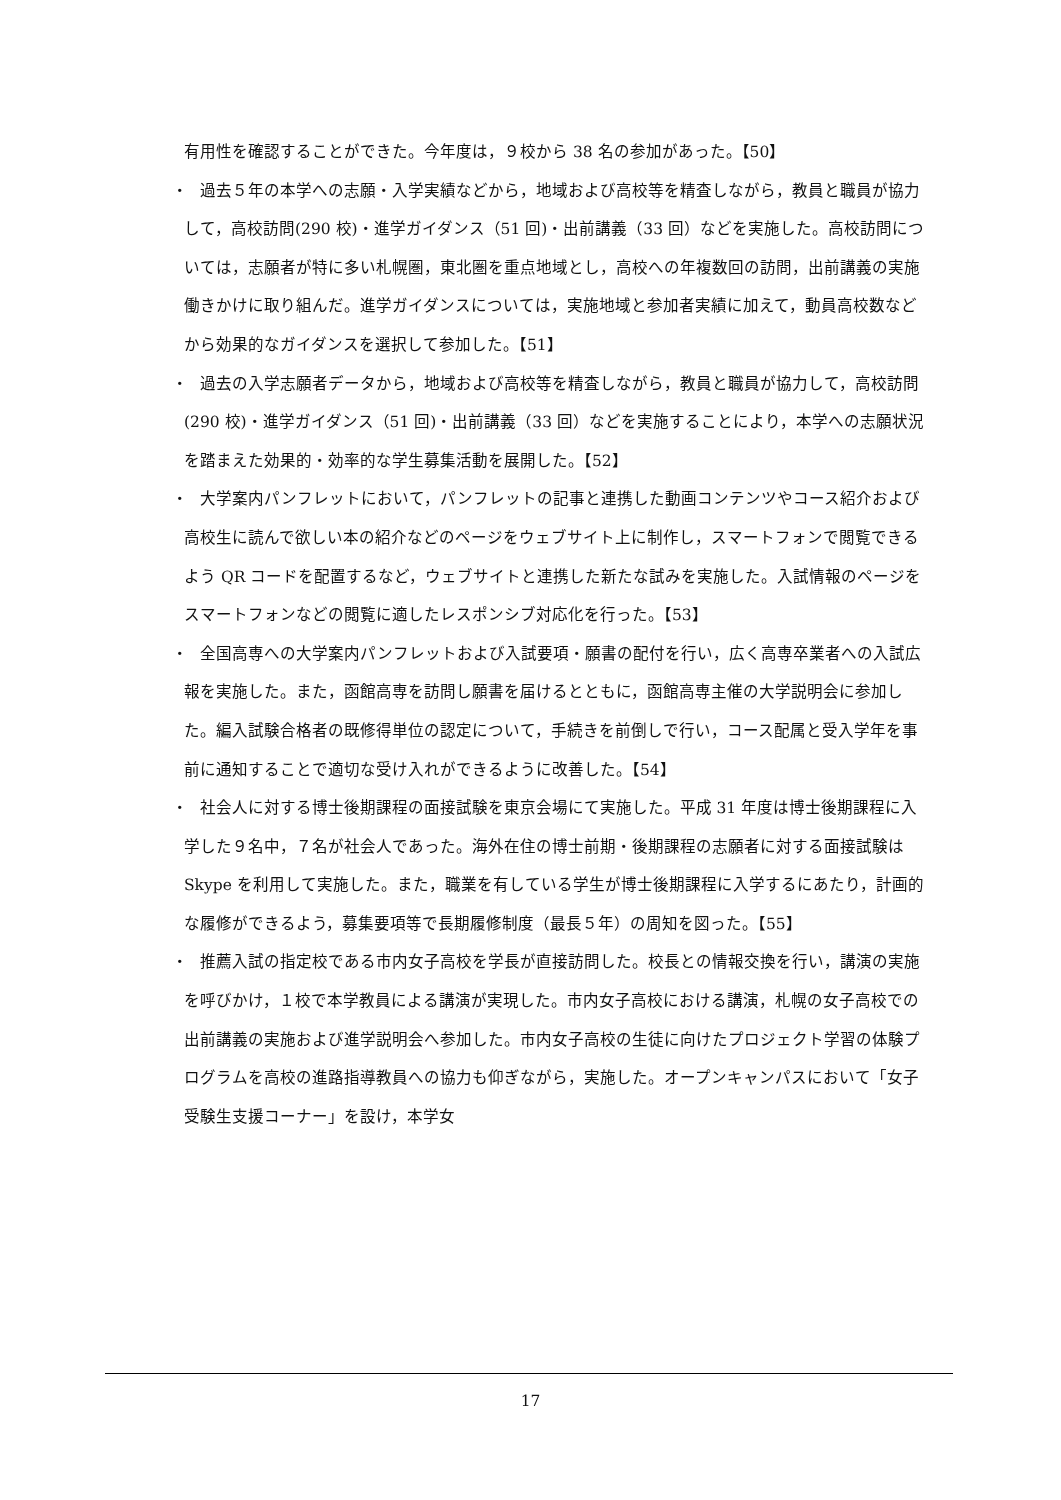有用性を確認することができた。今年度は，９校から 38 名の参加があった。【50】
・
過去５年の本学への志願・入学実績などから，地域および高校等を精査しながら，教員と職員が協力して，高校訪問(290 校)・進学ガイダンス（51 回)・出前講義（33 回）などを実施した。高校訪問については，志願者が特に多い札幌圏，東北圏を重点地域とし，高校への年複数回の訪問，出前講義の実施働きかけに取り組んだ。進学ガイダンスについては，実施地域と参加者実績に加えて，動員高校数などから効果的なガイダンスを選択して参加した。【51】
・
過去の入学志願者データから，地域および高校等を精査しながら，教員と職員が協力して，高校訪問(290 校)・進学ガイダンス（51 回)・出前講義（33 回）などを実施することにより，本学への志願状況を踏まえた効果的・効率的な学生募集活動を展開した。【52】
・
大学案内パンフレットにおいて，パンフレットの記事と連携した動画コンテンツやコース紹介および高校生に読んで欲しい本の紹介などのページをウェブサイト上に制作し，スマートフォンで閲覧できるよう QR コードを配置するなど，ウェブサイトと連携した新たな試みを実施した。入試情報のページをスマートフォンなどの閲覧に適したレスポンシブ対応化を行った。【53】
・
全国高専への大学案内パンフレットおよび入試要項・願書の配付を行い，広く高専卒業者への入試広報を実施した。また，函館高専を訪問し願書を届けるとともに，函館高専主催の大学説明会に参加した。編入試験合格者の既修得単位の認定について，手続きを前倒しで行い，コース配属と受入学年を事前に通知することで適切な受け入れができるように改善した。【54】
・
社会人に対する博士後期課程の面接試験を東京会場にて実施した。平成 31 年度は博士後期課程に入学した９名中，７名が社会人であった。海外在住の博士前期・後期課程の志願者に対する面接試験は Skype を利用して実施した。また，職業を有している学生が博士後期課程に入学するにあたり，計画的な履修ができるよう，募集要項等で長期履修制度（最長５年）の周知を図った。【55】
・
推薦入試の指定校である市内女子高校を学長が直接訪問した。校長との情報交換を行い，講演の実施を呼びかけ，１校で本学教員による講演が実現した。市内女子高校における講演，札幌の女子高校での出前講義の実施および進学説明会へ参加した。市内女子高校の生徒に向けたプロジェクト学習の体験プログラムを高校の進路指導教員への協力も仰ぎながら，実施した。オープンキャンパスにおいて「女子受験生支援コーナー」を設け，本学女
17